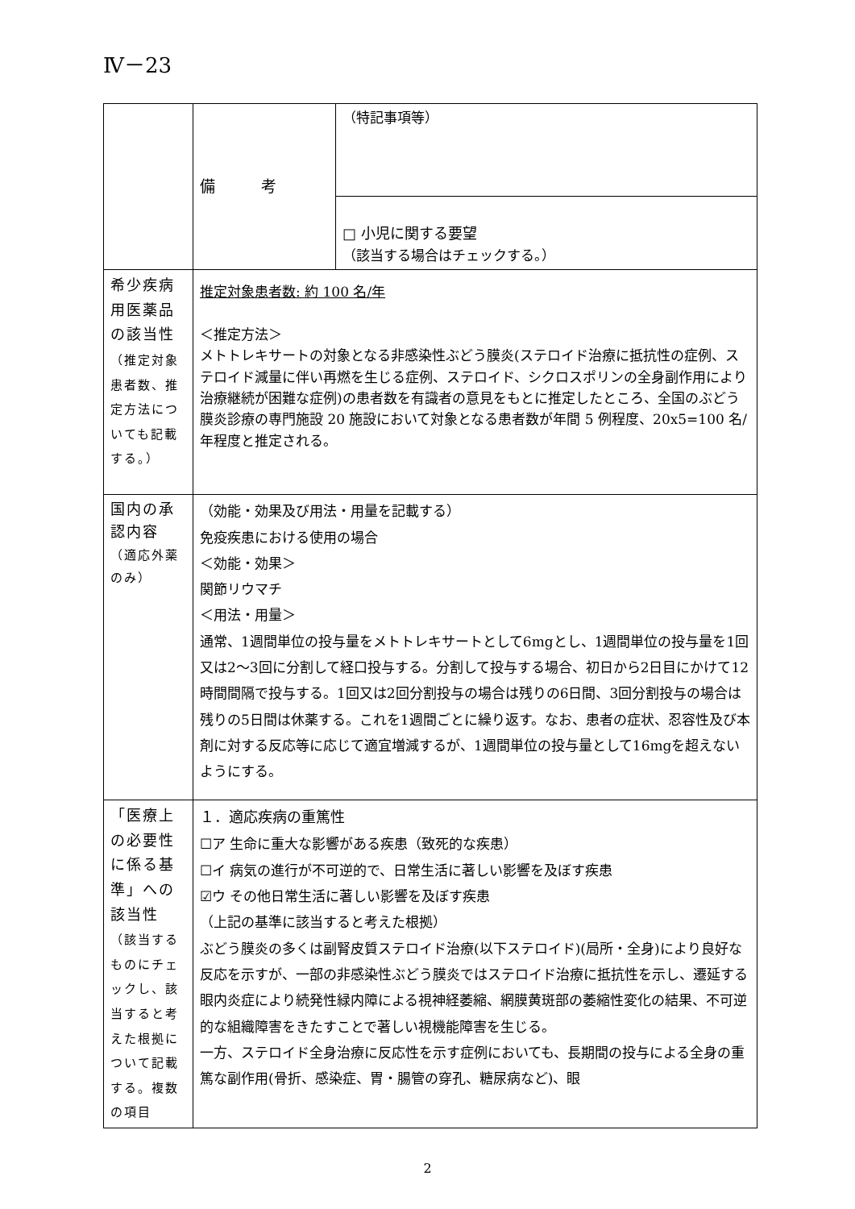Ⅳ－23
| | 備 考 | （特記事項等） |
| | | □ 小児に関する要望 （該当する場合はチェックする。） |
| 希少疾病用医薬品の該当性 （推定対象患者数、推定方法についても記載する。） | 推定対象患者数: 約 100 名/年 ＜推定方法＞ メトトレキサートの対象となる非感染性ぶどう膜炎(ステロイド治療に抵抗性の症例、ステロイド減量に伴い再燃を生じる症例、ステロイド、シクロスポリンの全身副作用により治療継続が困難な症例)の患者数を有識者の意見をもとに推定したところ、全国のぶどう膜炎診療の専門施設 20 施設において対象となる患者数が年間 5 例程度、20x5=100 名/年程度と推定される。 | |
| 国内の承認内容 （適応外薬のみ） | （効能・効果及び用法・用量を記載する） 免疫疾患における使用の場合 ＜効能・効果＞ 関節リウマチ ＜用法・用量＞ 通常、1週間単位の投与量をメトトレキサートとして6mgとし、1週間単位の投与量を1回又は2～3回に分割して経口投与する。分割して投与する場合、初日から2日目にかけて12時間間隔で投与する。1回又は2回分割投与の場合は残りの6日間、3回分割投与の場合は残りの5日間は休薬する。これを1週間ごとに繰り返す。なお、患者の症状、忍容性及び本剤に対する反応等に応じて適宜増減するが、1週間単位の投与量として16mgを超えないようにする。 | |
| 「医療上の必要性に係る基準」への該当性 （該当するものにチェックし、該当すると考えた根拠について記載する。複数の項目 | １．適応疾病の重篤性 ☐ア 生命に重大な影響がある疾患（致死的な疾患） ☐イ 病気の進行が不可逆的で、日常生活に著しい影響を及ぼす疾患 ☑ウ その他日常生活に著しい影響を及ぼす疾患 （上記の基準に該当すると考えた根拠） ぶどう膜炎の多くは副腎皮質ステロイド治療(以下ステロイド)(局所・全身)により良好な反応を示すが、一部の非感染性ぶどう膜炎ではステロイド治療に抵抗性を示し、遷延する眼内炎症により続発性緑内障による視神経萎縮、網膜黄斑部の萎縮性変化の結果、不可逆的な組織障害をきたすことで著しい視機能障害を生じる。 一方、ステロイド全身治療に反応性を示す症例においても、長期間の投与による全身の重篤な副作用(骨折、感染症、胃・腸管の穿孔、糖尿病など)、眼 | |
2